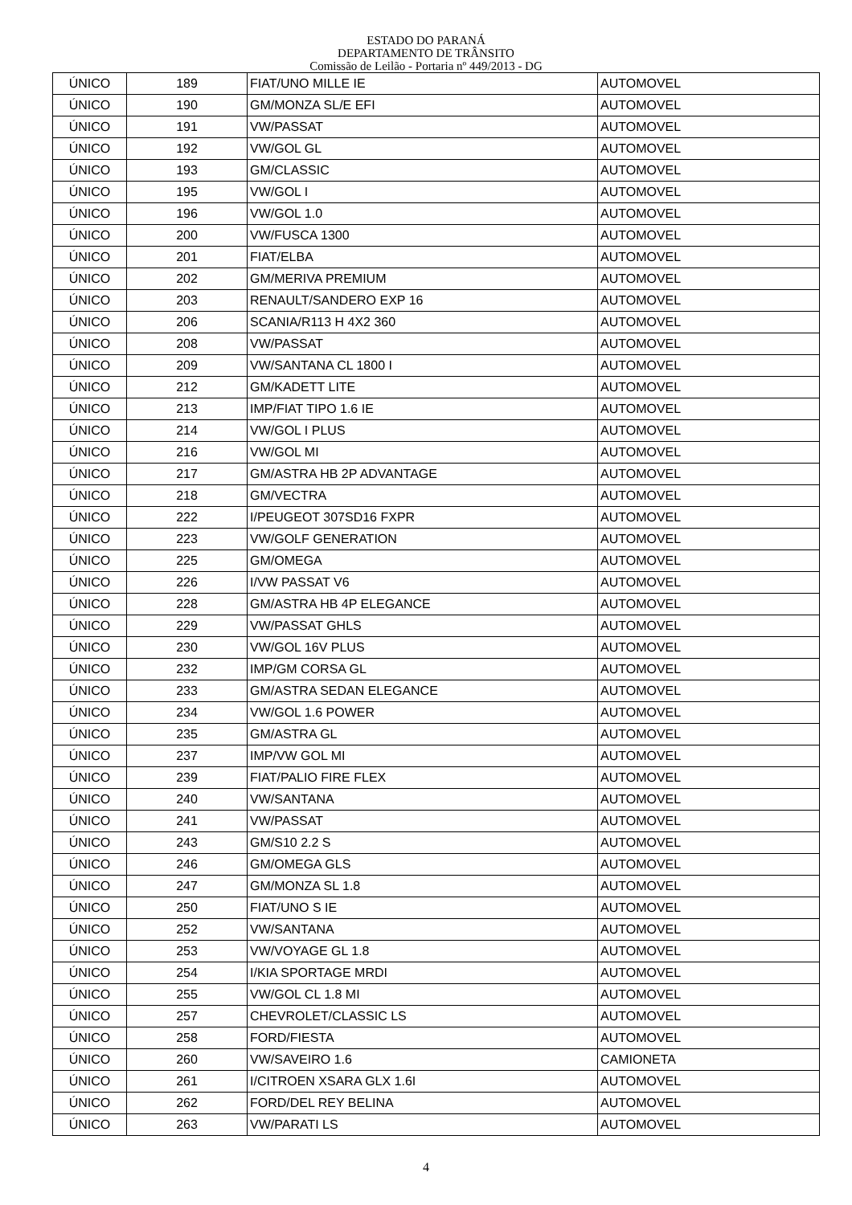ESTADO DO PARANÁ
DEPARTAMENTO DE TRÂNSITO
Comissão de Leilão - Portaria nº 449/2013 - DG
| ÚNICO | 189 | FIAT/UNO MILLE IE | AUTOMOVEL |
| ÚNICO | 190 | GM/MONZA SL/E EFI | AUTOMOVEL |
| ÚNICO | 191 | VW/PASSAT | AUTOMOVEL |
| ÚNICO | 192 | VW/GOL GL | AUTOMOVEL |
| ÚNICO | 193 | GM/CLASSIC | AUTOMOVEL |
| ÚNICO | 195 | VW/GOL I | AUTOMOVEL |
| ÚNICO | 196 | VW/GOL 1.0 | AUTOMOVEL |
| ÚNICO | 200 | VW/FUSCA 1300 | AUTOMOVEL |
| ÚNICO | 201 | FIAT/ELBA | AUTOMOVEL |
| ÚNICO | 202 | GM/MERIVA PREMIUM | AUTOMOVEL |
| ÚNICO | 203 | RENAULT/SANDERO EXP 16 | AUTOMOVEL |
| ÚNICO | 206 | SCANIA/R113 H 4X2 360 | AUTOMOVEL |
| ÚNICO | 208 | VW/PASSAT | AUTOMOVEL |
| ÚNICO | 209 | VW/SANTANA CL 1800 I | AUTOMOVEL |
| ÚNICO | 212 | GM/KADETT LITE | AUTOMOVEL |
| ÚNICO | 213 | IMP/FIAT TIPO 1.6 IE | AUTOMOVEL |
| ÚNICO | 214 | VW/GOL I PLUS | AUTOMOVEL |
| ÚNICO | 216 | VW/GOL MI | AUTOMOVEL |
| ÚNICO | 217 | GM/ASTRA HB 2P ADVANTAGE | AUTOMOVEL |
| ÚNICO | 218 | GM/VECTRA | AUTOMOVEL |
| ÚNICO | 222 | I/PEUGEOT 307SD16 FXPR | AUTOMOVEL |
| ÚNICO | 223 | VW/GOLF GENERATION | AUTOMOVEL |
| ÚNICO | 225 | GM/OMEGA | AUTOMOVEL |
| ÚNICO | 226 | I/VW PASSAT V6 | AUTOMOVEL |
| ÚNICO | 228 | GM/ASTRA HB 4P ELEGANCE | AUTOMOVEL |
| ÚNICO | 229 | VW/PASSAT GHLS | AUTOMOVEL |
| ÚNICO | 230 | VW/GOL 16V PLUS | AUTOMOVEL |
| ÚNICO | 232 | IMP/GM CORSA GL | AUTOMOVEL |
| ÚNICO | 233 | GM/ASTRA SEDAN ELEGANCE | AUTOMOVEL |
| ÚNICO | 234 | VW/GOL 1.6 POWER | AUTOMOVEL |
| ÚNICO | 235 | GM/ASTRA GL | AUTOMOVEL |
| ÚNICO | 237 | IMP/VW GOL MI | AUTOMOVEL |
| ÚNICO | 239 | FIAT/PALIO FIRE FLEX | AUTOMOVEL |
| ÚNICO | 240 | VW/SANTANA | AUTOMOVEL |
| ÚNICO | 241 | VW/PASSAT | AUTOMOVEL |
| ÚNICO | 243 | GM/S10 2.2 S | AUTOMOVEL |
| ÚNICO | 246 | GM/OMEGA GLS | AUTOMOVEL |
| ÚNICO | 247 | GM/MONZA SL 1.8 | AUTOMOVEL |
| ÚNICO | 250 | FIAT/UNO S IE | AUTOMOVEL |
| ÚNICO | 252 | VW/SANTANA | AUTOMOVEL |
| ÚNICO | 253 | VW/VOYAGE GL 1.8 | AUTOMOVEL |
| ÚNICO | 254 | I/KIA SPORTAGE MRDI | AUTOMOVEL |
| ÚNICO | 255 | VW/GOL CL 1.8 MI | AUTOMOVEL |
| ÚNICO | 257 | CHEVROLET/CLASSIC LS | AUTOMOVEL |
| ÚNICO | 258 | FORD/FIESTA | AUTOMOVEL |
| ÚNICO | 260 | VW/SAVEIRO 1.6 | CAMIONETA |
| ÚNICO | 261 | I/CITROEN XSARA GLX 1.6I | AUTOMOVEL |
| ÚNICO | 262 | FORD/DEL REY BELINA | AUTOMOVEL |
| ÚNICO | 263 | VW/PARATI LS | AUTOMOVEL |
4